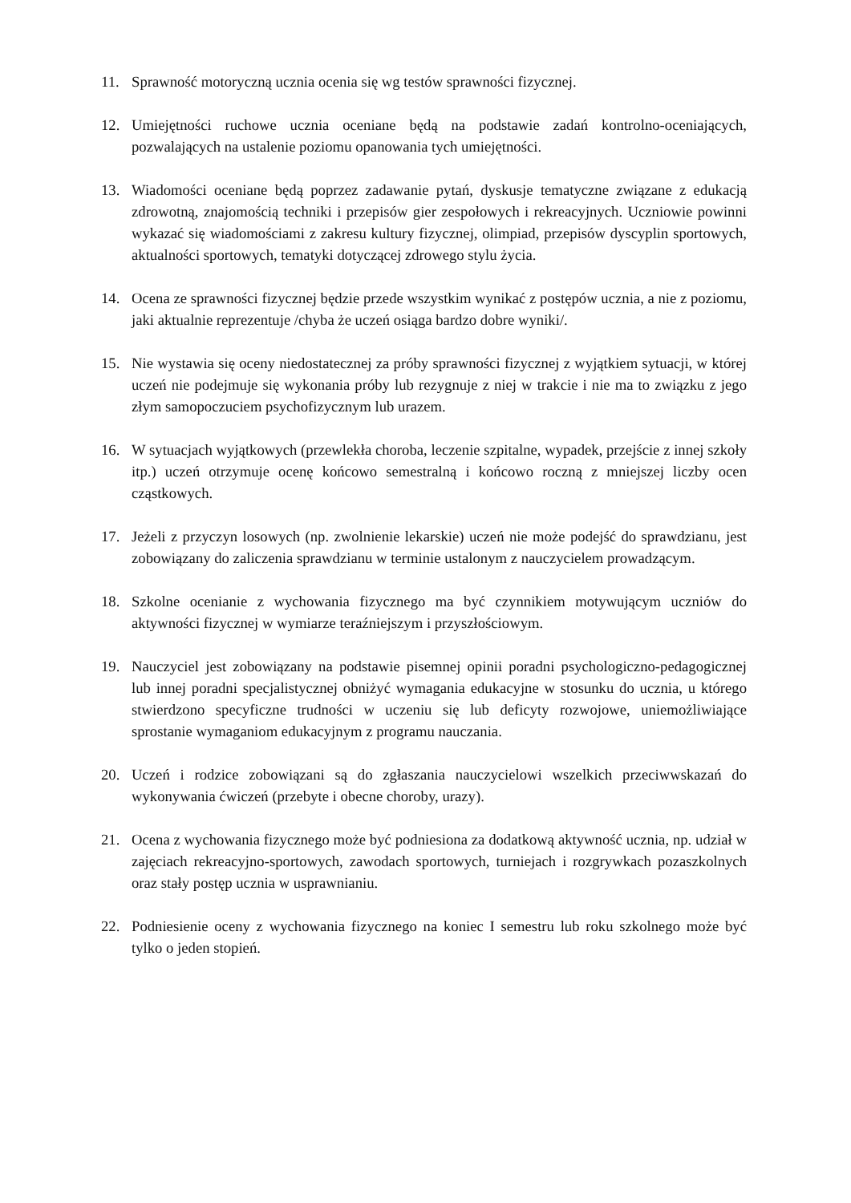11. Sprawność motoryczną ucznia ocenia się wg testów sprawności fizycznej.
12. Umiejętności ruchowe ucznia oceniane będą na podstawie zadań kontrolno-oceniających, pozwalających na ustalenie poziomu opanowania tych umiejętności.
13. Wiadomości oceniane będą poprzez zadawanie pytań, dyskusje tematyczne związane z edukacją zdrowotną, znajomością techniki i przepisów gier zespołowych i rekreacyjnych. Uczniowie powinni wykazać się wiadomościami z zakresu kultury fizycznej, olimpiad, przepisów dyscyplin sportowych, aktualności sportowych, tematyki dotyczącej zdrowego stylu życia.
14. Ocena ze sprawności fizycznej będzie przede wszystkim wynikać z postępów ucznia, a nie z poziomu, jaki aktualnie reprezentuje /chyba że uczeń osiąga bardzo dobre wyniki/.
15. Nie wystawia się oceny niedostatecznej za próby sprawności fizycznej z wyjątkiem sytuacji, w której uczeń nie podejmuje się wykonania próby lub rezygnuje z niej w trakcie i nie ma to związku z jego złym samopoczuciem psychofizycznym lub urazem.
16. W sytuacjach wyjątkowych (przewlekła choroba, leczenie szpitalne, wypadek, przejście z innej szkoły itp.) uczeń otrzymuje ocenę końcowo semestralną i końcowo roczną z mniejszej liczby ocen cząstkowych.
17. Jeżeli z przyczyn losowych (np. zwolnienie lekarskie) uczeń nie może podejść do sprawdzianu, jest zobowiązany do zaliczenia sprawdzianu w terminie ustalonym z nauczycielem prowadzącym.
18. Szkolne ocenianie z wychowania fizycznego ma być czynnikiem motywującym uczniów do aktywności fizycznej w wymiarze teraźniejszym i przyszłościowym.
19. Nauczyciel jest zobowiązany na podstawie pisemnej opinii poradni psychologiczno-pedagogicznej lub innej poradni specjalistycznej obniżyć wymagania edukacyjne w stosunku do ucznia, u którego stwierdzono specyficzne trudności w uczeniu się lub deficyty rozwojowe, uniemożliwiające sprostanie wymaganiom edukacyjnym z programu nauczania.
20. Uczeń i rodzice zobowiązani są do zgłaszania nauczycielowi wszelkich przeciwwskazań do wykonywania ćwiczeń (przebyte i obecne choroby, urazy).
21. Ocena z wychowania fizycznego może być podniesiona za dodatkową aktywność ucznia, np. udział w zajęciach rekreacyjno-sportowych, zawodach sportowych, turniejach i rozgrywkach pozaszkolnych oraz stały postęp ucznia w usprawnianiu.
22. Podniesienie oceny z wychowania fizycznego na koniec I semestru lub roku szkolnego może być tylko o jeden stopień.